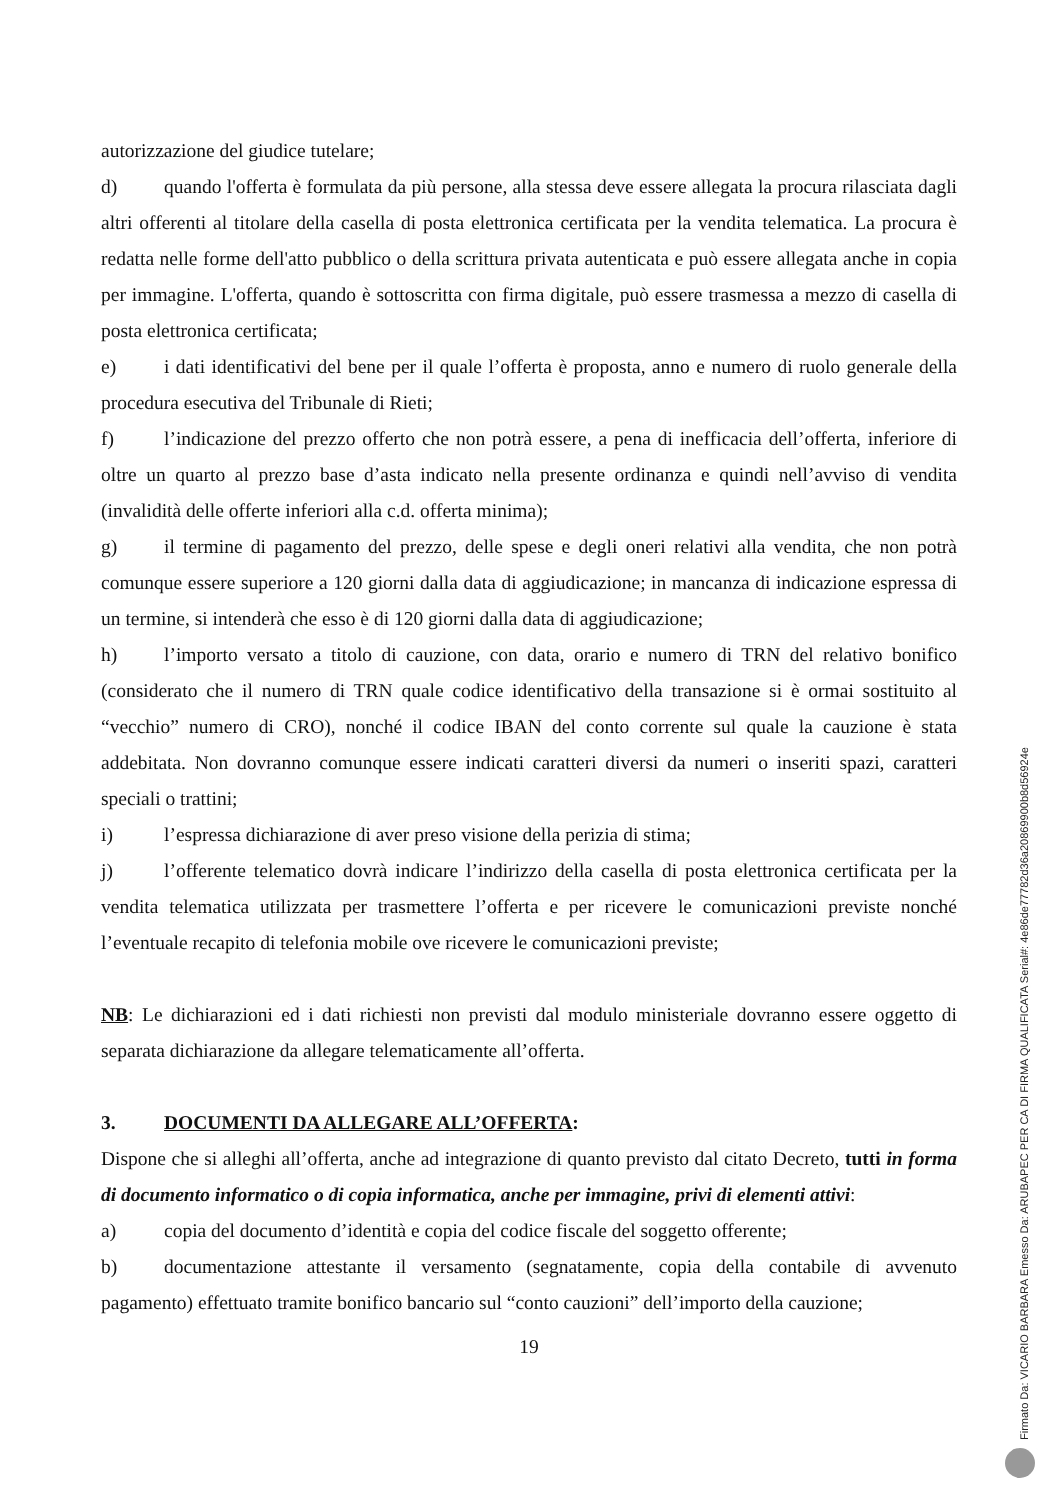autorizzazione del giudice tutelare;
d) quando l'offerta è formulata da più persone, alla stessa deve essere allegata la procura rilasciata dagli altri offerenti al titolare della casella di posta elettronica certificata per la vendita telematica. La procura è redatta nelle forme dell'atto pubblico o della scrittura privata autenticata e può essere allegata anche in copia per immagine. L'offerta, quando è sottoscritta con firma digitale, può essere trasmessa a mezzo di casella di posta elettronica certificata;
e) i dati identificativi del bene per il quale l’offerta è proposta, anno e numero di ruolo generale della procedura esecutiva del Tribunale di Rieti;
f) l’indicazione del prezzo offerto che non potrà essere, a pena di inefficacia dell’offerta, inferiore di oltre un quarto al prezzo base d’asta indicato nella presente ordinanza e quindi nell’avviso di vendita (invalidità delle offerte inferiori alla c.d. offerta minima);
g) il termine di pagamento del prezzo, delle spese e degli oneri relativi alla vendita, che non potrà comunque essere superiore a 120 giorni dalla data di aggiudicazione; in mancanza di indicazione espressa di un termine, si intenderà che esso è di 120 giorni dalla data di aggiudicazione;
h) l’importo versato a titolo di cauzione, con data, orario e numero di TRN del relativo bonifico (considerato che il numero di TRN quale codice identificativo della transazione si è ormai sostituito al “vecchio” numero di CRO), nonché il codice IBAN del conto corrente sul quale la cauzione è stata addebitata. Non dovranno comunque essere indicati caratteri diversi da numeri o inseriti spazi, caratteri speciali o trattini;
i) l’espressa dichiarazione di aver preso visione della perizia di stima;
j) l’offerente telematico dovrà indicare l’indirizzo della casella di posta elettronica certificata per la vendita telematica utilizzata per trasmettere l’offerta e per ricevere le comunicazioni previste nonché l’eventuale recapito di telefonia mobile ove ricevere le comunicazioni previste;
NB: Le dichiarazioni ed i dati richiesti non previsti dal modulo ministeriale dovranno essere oggetto di separata dichiarazione da allegare telematicamente all’offerta.
3. DOCUMENTI DA ALLEGARE ALL’OFFERTA:
Dispone che si alleghi all’offerta, anche ad integrazione di quanto previsto dal citato Decreto, tutti in forma di documento informatico o di copia informatica, anche per immagine, privi di elementi attivi:
a) copia del documento d’identità e copia del codice fiscale del soggetto offerente;
b) documentazione attestante il versamento (segnatamente, copia della contabile di avvenuto pagamento) effettuato tramite bonifico bancario sul “conto cauzioni” dell’importo della cauzione;
19
Firmato Da: VICARIO BARBARA Emesso Da: ARUBAPEC PER CA DI FIRMA QUALIFICATA Serial#: 4e86de77782d36a20869900b8d56924e